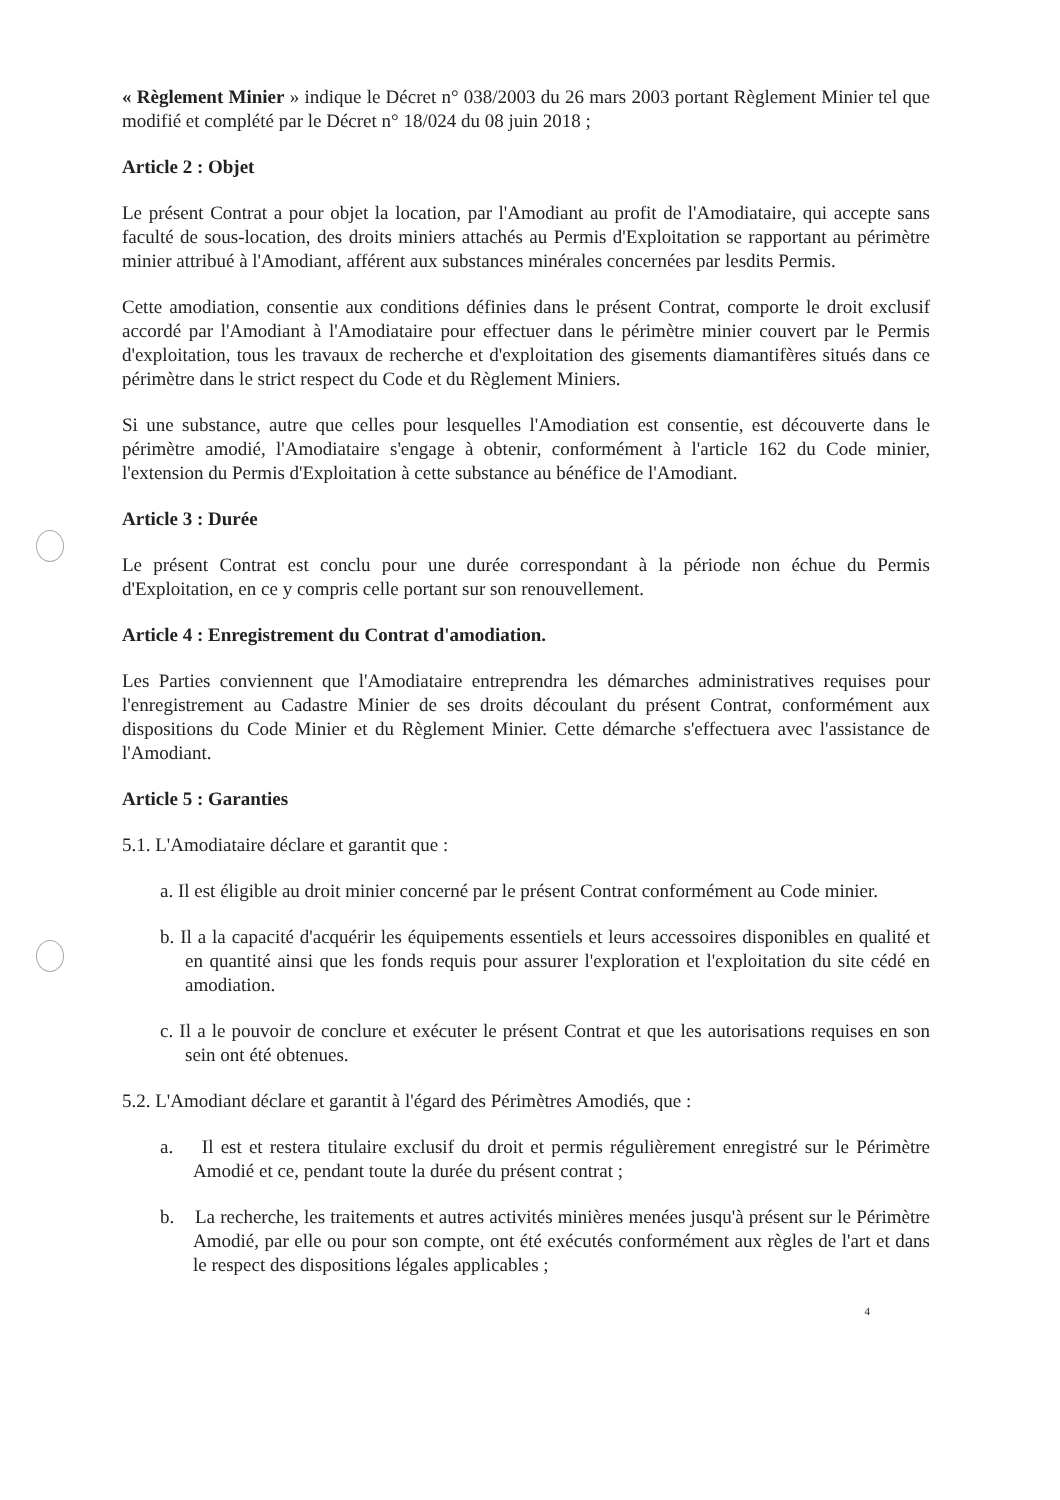« Règlement Minier » indique le Décret n° 038/2003 du 26 mars 2003 portant Règlement Minier tel que modifié et complété par le Décret n° 18/024 du 08 juin 2018 ;
Article 2 : Objet
Le présent Contrat a pour objet la location, par l'Amodiant au profit de l'Amodiataire, qui accepte sans faculté de sous-location, des droits miniers attachés au Permis d'Exploitation se rapportant au périmètre minier attribué à l'Amodiant, afférent aux substances minérales concernées par lesdits Permis.
Cette amodiation, consentie aux conditions définies dans le présent Contrat, comporte le droit exclusif accordé par l'Amodiant à l'Amodiataire pour effectuer dans le périmètre minier couvert par le Permis d'exploitation, tous les travaux de recherche et d'exploitation des gisements diamantifères situés dans ce périmètre dans le strict respect du Code et du Règlement Miniers.
Si une substance, autre que celles pour lesquelles l'Amodiation est consentie, est découverte dans le périmètre amodié, l'Amodiataire s'engage à obtenir, conformément à l'article 162 du Code minier, l'extension du Permis d'Exploitation à cette substance au bénéfice de l'Amodiant.
Article 3 : Durée
Le présent Contrat est conclu pour une durée correspondant à la période non échue du Permis d'Exploitation, en ce y compris celle portant sur son renouvellement.
Article 4 : Enregistrement du Contrat d'amodiation.
Les Parties conviennent que l'Amodiataire entreprendra les démarches administratives requises pour l'enregistrement au Cadastre Minier de ses droits découlant du présent Contrat, conformément aux dispositions du Code Minier et du Règlement Minier. Cette démarche s'effectuera avec l'assistance de l'Amodiant.
Article 5 : Garanties
5.1. L'Amodiataire déclare et garantit que :
a. Il est éligible au droit minier concerné par le présent Contrat conformément au Code minier.
b. Il a la capacité d'acquérir les équipements essentiels et leurs accessoires disponibles en qualité et en quantité ainsi que les fonds requis pour assurer l'exploration et l'exploitation du site cédé en amodiation.
c. Il a le pouvoir de conclure et exécuter le présent Contrat et que les autorisations requises en son sein ont été obtenues.
5.2. L'Amodiant déclare et garantit à l'égard des Périmètres Amodiés, que :
a. Il est et restera titulaire exclusif du droit et permis régulièrement enregistré sur le Périmètre Amodié et ce, pendant toute la durée du présent contrat ;
b. La recherche, les traitements et autres activités minières menées jusqu'à présent sur le Périmètre Amodié, par elle ou pour son compte, ont été exécutés conformément aux règles de l'art et dans le respect des dispositions légales applicables ;
4